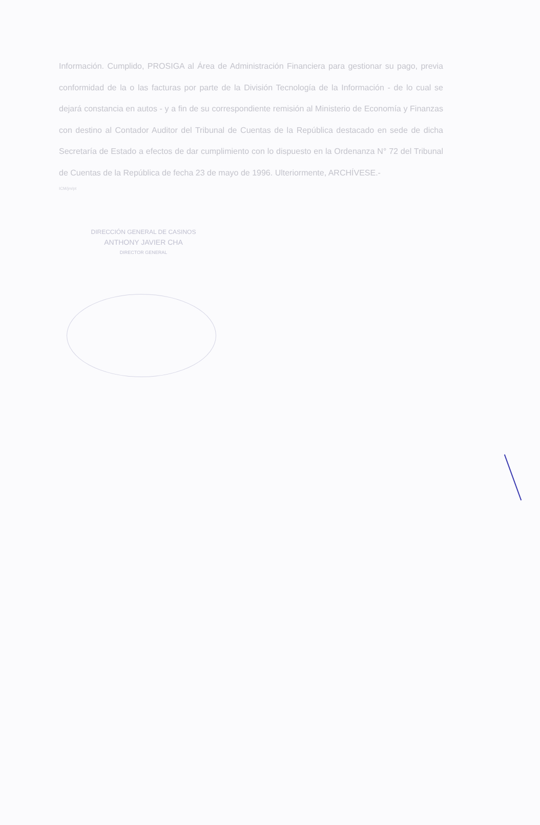Información. Cumplido, PROSIGA al Área de Administración Financiera para gestionar su pago, previa conformidad de la o las facturas por parte de la División Tecnología de la Información - de lo cual se dejará constancia en autos - y a fin de su correspondiente remisión al Ministerio de Economía y Finanzas con destino al Contador Auditor del Tribunal de Cuentas de la República destacado en sede de dicha Secretaría de Estado a efectos de dar cumplimiento con lo dispuesto en la Ordenanza N° 72 del Tribunal de Cuentas de la República de fecha 23 de mayo de 1996. Ulteriormente, ARCHÍVESE.-
ICM/jm/pt
DIRECCIÓN GENERAL DE CASINOS
ANTHONY JAVIER CHA
DIRECTOR GENERAL